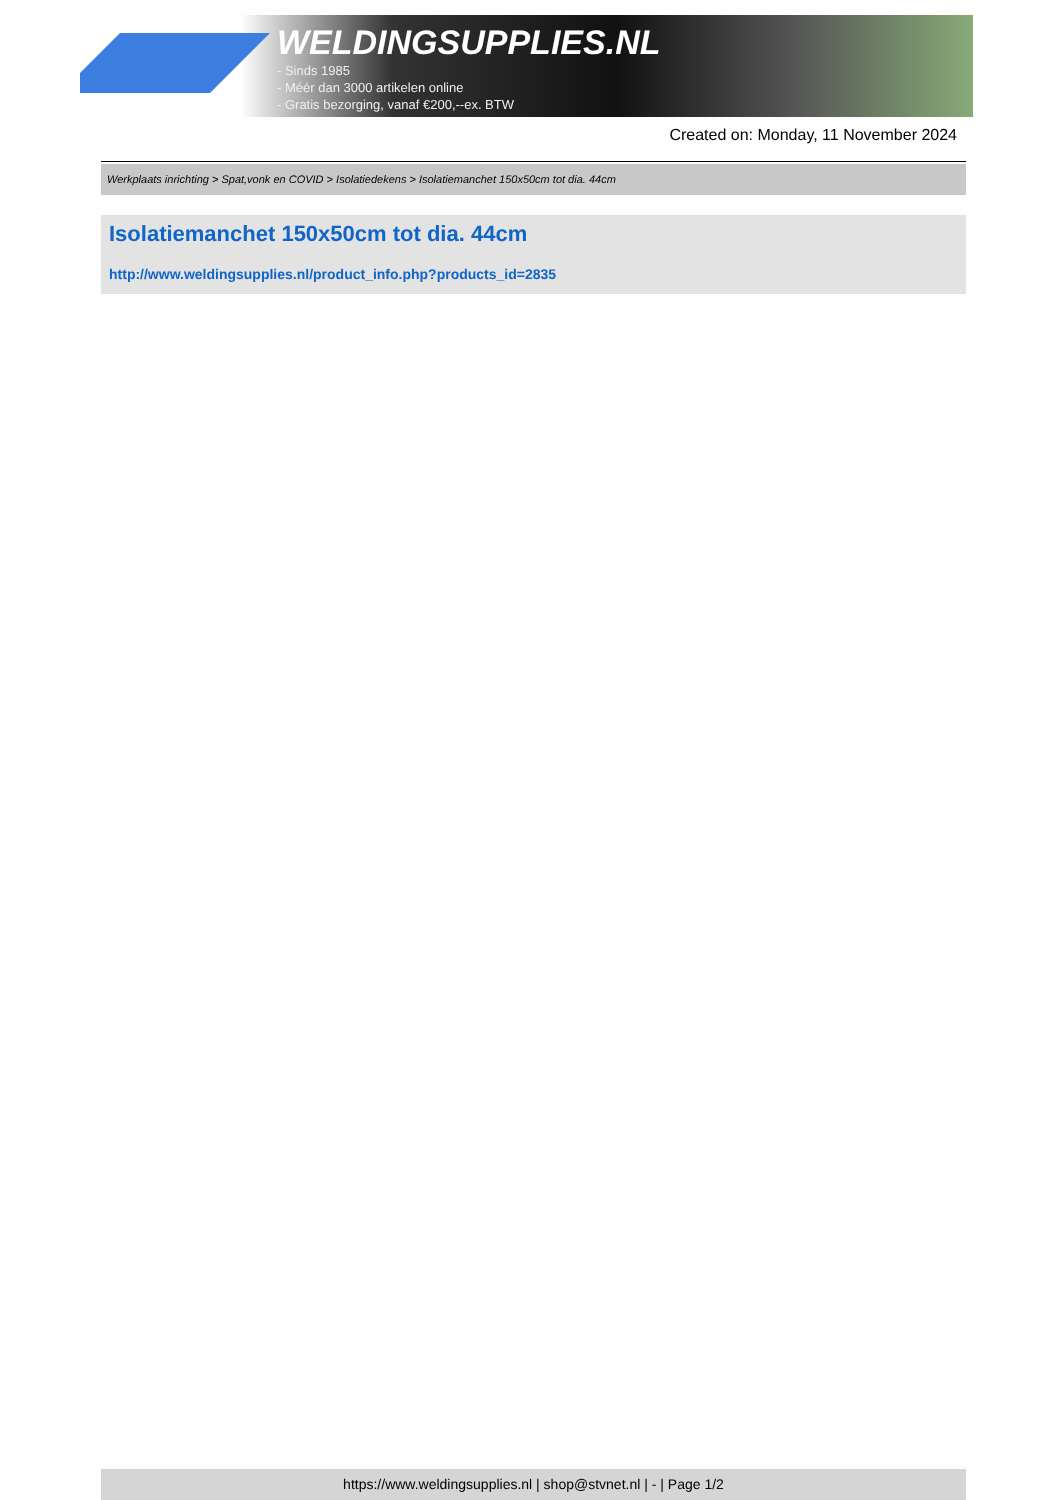WELDINGSUPPLIES.NL
- Sinds 1985
- Méér dan 3000 artikelen online
- Gratis bezorging, vanaf €200,--ex. BTW
Created on: Monday, 11 November 2024
Werkplaats inrichting > Spat,vonk en COVID > Isolatiedekens > Isolatiemanchet 150x50cm tot dia. 44cm
Isolatiemanchet 150x50cm tot dia. 44cm
http://www.weldingsupplies.nl/product_info.php?products_id=2835
https://www.weldingsupplies.nl | shop@stvnet.nl | - | Page 1/2